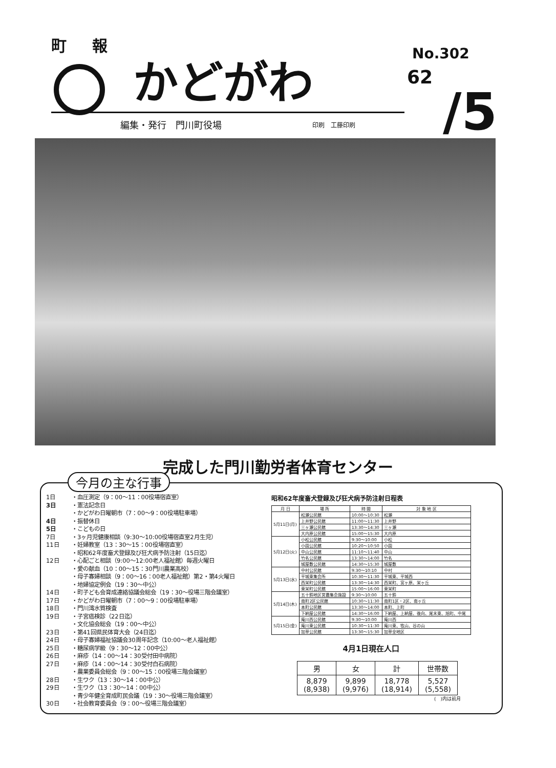町 報
かどがわ No.302
62
/5
編集・発行　門川町役場 印刷　工藤印刷
完成した門川勤労者体育センター
今月の主な行事
1日 ・血圧測定（9：00～11：00役場宿直室）
3日 ・憲法記念日
・かどがわ日曜朝市（7：00～9：00役場駐車場）
4日 ・振替休日
5日 ・こどもの日
7日 ・3ヶ月児健康相談（9:30～10:00役場宿直室2月生児）
11日 ・妊婦教室（13：30～15：00役場宿直室）
・昭和62年度畜犬登録及び狂犬病予防注射（15日迄）
12日 ・心配ごと相談（9:00～12:00老人福祉館）毎週火曜日
・愛の献血（10：00～15：30門川農業高校）
・母子寡婦相談（9：00～16：00老人福祉館）第2・第4火曜日
・地婦協定例会（19：30～中公）
14日 ・町子ども会育成連絡協議会総会（19：30～役場三階会議室）
17日 ・かどがわ日曜朝市（7：00～9：00役場駐車場）
18日 ・門川湾水質検査
19日 ・子宮癌検診（22日迄）
・文化協会総会（19：00～中公）
23日 ・第41回県民体育大会（24日迄）
24日 ・母子寡婦福祉協議会30周年記念（10:00～老人福祉館）
25日 ・糖尿病学級（9：30～12：00中公）
26日 ・麻疹（14：00～14：30受付田中病院）
27日 ・麻疹（14：00～14：30受付白石病院）
・農業委員会総会（9：00～15：00役場三階会議室）
28日 ・生ワク（13：30～14：00中公）
29日 ・生ワク（13：30～14：00中公）
・青少年健全育成町民会議（19：30～役場三階会議室）
30日 ・社会教育委員会（9：00～役場三階会議室）
昭和62年度畜犬登録及び狂犬病予防注射日程表
| 月 日 | 場 所 | 時 間 | 対 象 地 区 |
| --- | --- | --- | --- |
| 5月11日(月) | 松瀬公民館 | 10:00～10:30 | 松瀬 |
| | 上井野公民館 | 11:00～11:30 | 上井野 |
| | 三ヶ瀬公民館 | 13:30～14:30 | 三ヶ瀬 |
| | 大内原公民館 | 15:00～15:30 | 大内原 |
| 5月12日(火) | 小松公民館 | 9:30～10:00 | 小松 |
| | 小園公民館 | 10:20～10:50 | 小園 |
| | 中山公民館 | 11:10～11:40 | 中山 |
| | 竹名公民館 | 13:30～14:00 | 竹名 |
| | 城屋敷公民館 | 14:30～15:30 | 城屋敷 |
| 5月13日(水) | 中村公民館 | 9:30～10:10 | 中村 |
| | 平城東集会所 | 10:30～11:30 | 平城東、平城西 |
| | 西栄町公民館 | 13:30～14:30 | 西栄町、宮ヶ原、栄ヶ丘 |
| | 東栄町公民館 | 15:00～16:00 | 東栄町 |
| 5月14日(木) | 五十鈴地区営農集会施設 | 9:30～10:00 | 五十鈴 |
| | 南町2区公民館 | 10:30～11:30 | 南町1区・2区、南ヶ丘 |
| | 本町公民館 | 13:30～14:00 | 本町、上町 |
| | 下納屋公民館 | 14:30～16:00 | 下納屋、上納屋、後向、尾末東、旭町、中尾 |
| 5月15日(金) | 庵川西公民館 | 9:30～10:00 | 庵川西 |
| | 庵川東公民館 | 10:30～11:30 | 庵川東、牧山、谷の山 |
| | 加草公民館 | 13:30～15:30 | 加草全地区 |
4月1日現在人口
| 男 | 女 | 計 | 世帯数 |
| --- | --- | --- | --- |
| 8,879 (8,938) | 9,899 (9,976) | 18,778 (18,914) | 5,527 (5,558) |
(　)内は前月